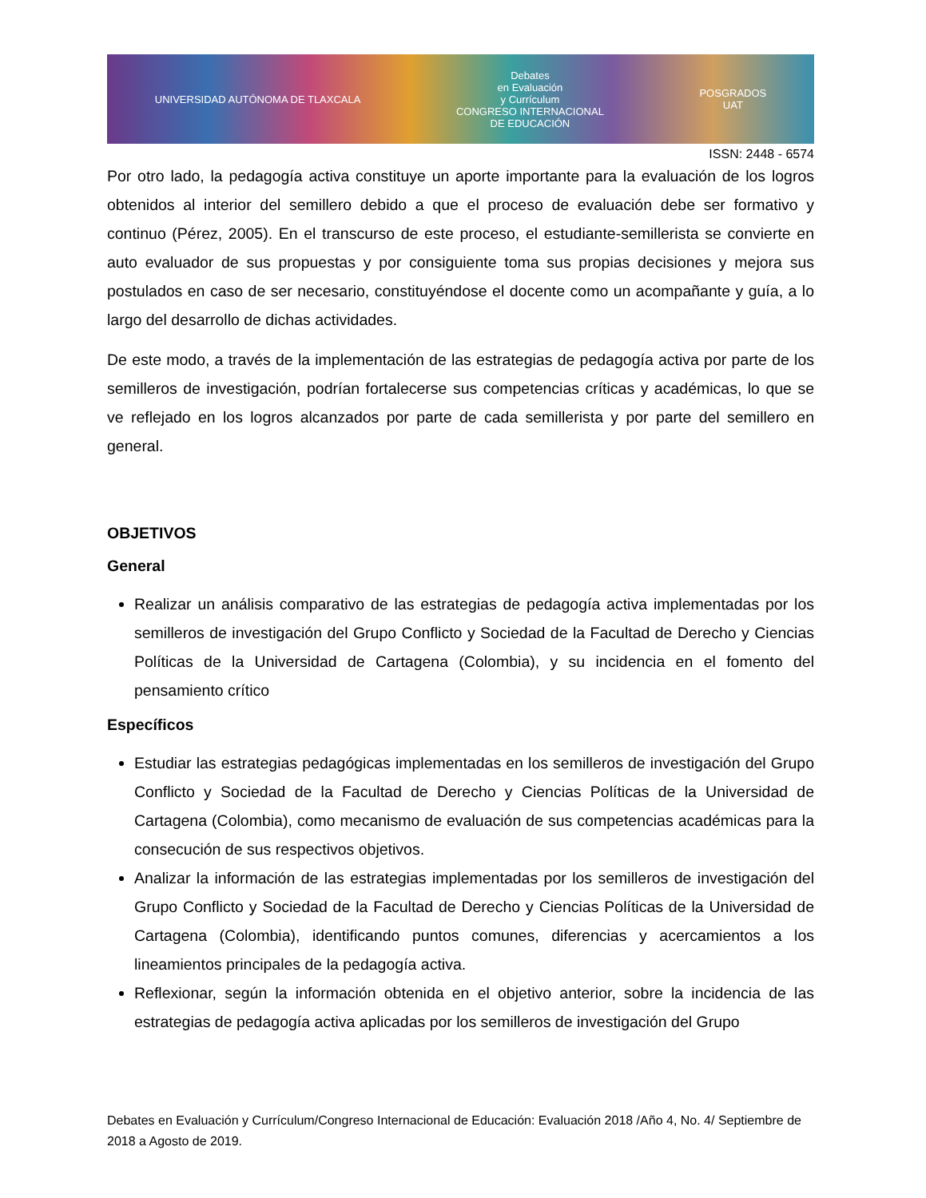UNIVERSIDAD AUTÓNOMA DE TLAXCALA Debates
en Evaluación
y Currículum
CONGRESO INTERNACIONAL
DE EDUCACIÓN POSGRADOS
UAT
ISSN: 2448 - 6574
Por otro lado, la pedagogía activa constituye un aporte importante para la evaluación de los logros obtenidos al interior del semillero debido a que el proceso de evaluación debe ser formativo y continuo (Pérez, 2005). En el transcurso de este proceso, el estudiante-semillerista se convierte en auto evaluador de sus propuestas y por consiguiente toma sus propias decisiones y mejora sus postulados en caso de ser necesario, constituyéndose el docente como un acompañante y guía, a lo largo del desarrollo de dichas actividades.
De este modo, a través de la implementación de las estrategias de pedagogía activa por parte de los semilleros de investigación, podrían fortalecerse sus competencias críticas y académicas, lo que se ve reflejado en los logros alcanzados por parte de cada semillerista y por parte del semillero en general.
OBJETIVOS
General
Realizar un análisis comparativo de las estrategias de pedagogía activa implementadas por los semilleros de investigación del Grupo Conflicto y Sociedad de la Facultad de Derecho y Ciencias Políticas de la Universidad de Cartagena (Colombia), y su incidencia en el fomento del pensamiento crítico
Específicos
Estudiar las estrategias pedagógicas implementadas en los semilleros de investigación del Grupo Conflicto y Sociedad de la Facultad de Derecho y Ciencias Políticas de la Universidad de Cartagena (Colombia), como mecanismo de evaluación de sus competencias académicas para la consecución de sus respectivos objetivos.
Analizar la información de las estrategias implementadas por los semilleros de investigación del Grupo Conflicto y Sociedad de la Facultad de Derecho y Ciencias Políticas de la Universidad de Cartagena (Colombia), identificando puntos comunes, diferencias y acercamientos a los lineamientos principales de la pedagogía activa.
Reflexionar, según la información obtenida en el objetivo anterior, sobre la incidencia de las estrategias de pedagogía activa aplicadas por los semilleros de investigación del Grupo
Debates en Evaluación y Currículum/Congreso Internacional de Educación: Evaluación 2018 /Año 4, No. 4/ Septiembre de 2018 a Agosto de 2019.